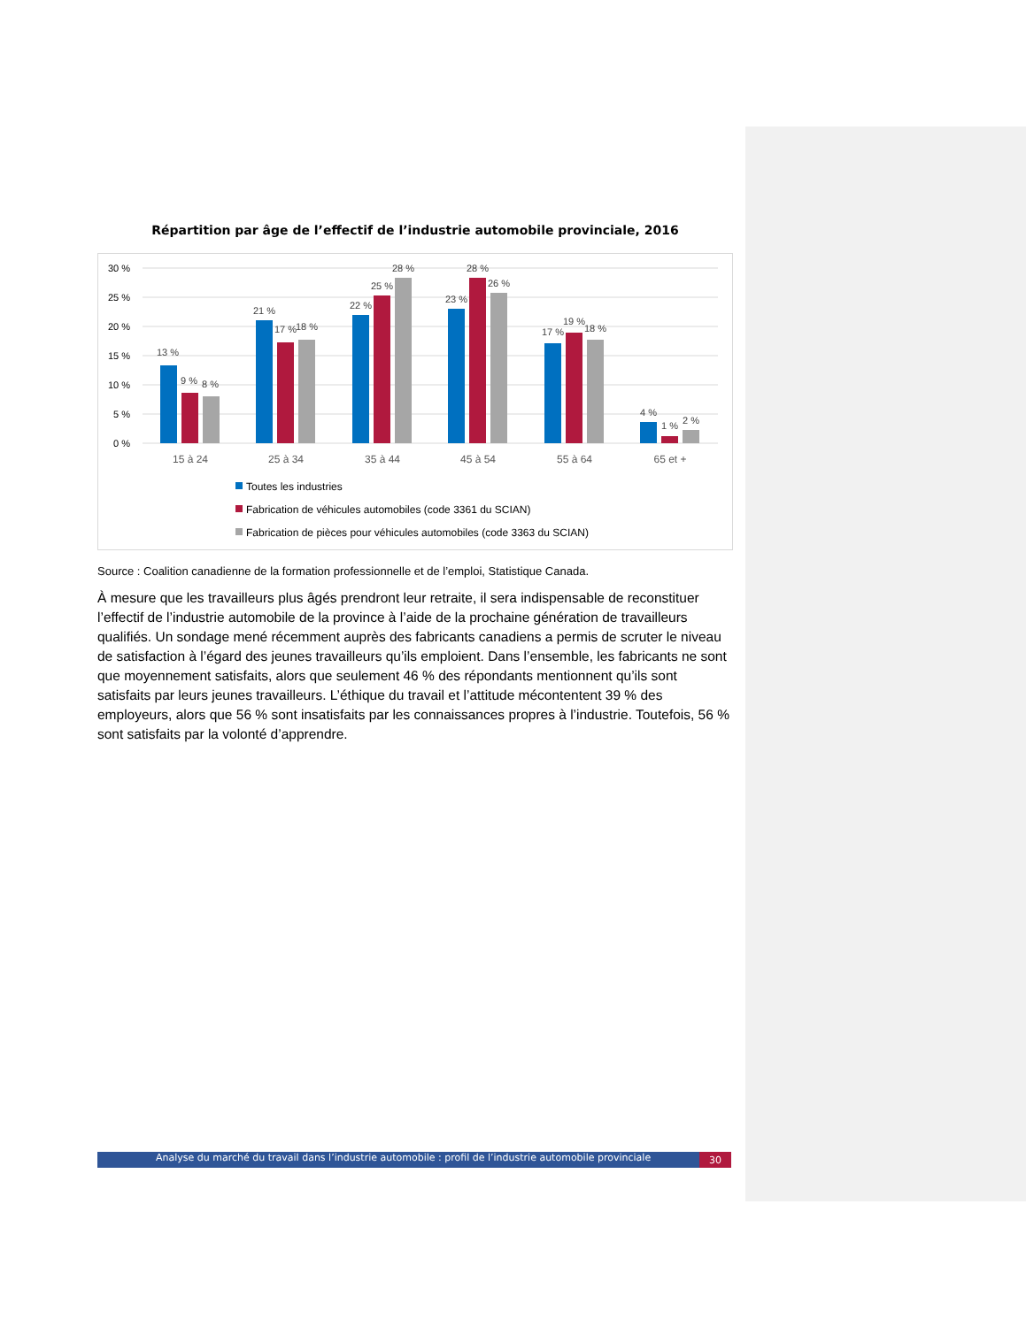Répartition par âge de l’effectif de l’industrie automobile provinciale, 2016
30 %
25 %
20 %
15 %
10 %
5 %
0 %
13 %
9 %
8 %
21 %
17 %
18 %
22 %
25 %
28 %
23 %
28 %
26 %
17 %
19 %
18 %
4 %
1 %
2 %
15 à 24
25 à 34
35 à 44
45 à 54
55 à 64
65 et +
Toutes les industries
Fabrication de véhicules automobiles (code 3361 du SCIAN)
Fabrication de pièces pour véhicules automobiles (code 3363 du SCIAN)
Source : Coalition canadienne de la formation professionnelle et de l’emploi, Statistique Canada.
À mesure que les travailleurs plus âgés prendront leur retraite, il sera indispensable de reconstituer l’effectif de l’industrie automobile de la province à l’aide de la prochaine génération de travailleurs qualifiés. Un sondage mené récemment auprès des fabricants canadiens a permis de scruter le niveau de satisfaction à l’égard des jeunes travailleurs qu’ils emploient. Dans l’ensemble, les fabricants ne sont que moyennement satisfaits, alors que seulement 46 % des répondants mentionnent qu’ils sont satisfaits par leurs jeunes travailleurs. L’éthique du travail et l’attitude mécontentent 39 % des employeurs, alors que 56 % sont insatisfaits par les connaissances propres à l’industrie. Toutefois, 56 % sont satisfaits par la volonté d’apprendre.
Analyse du marché du travail dans l’industrie automobile : profil de l’industrie automobile provinciale 30